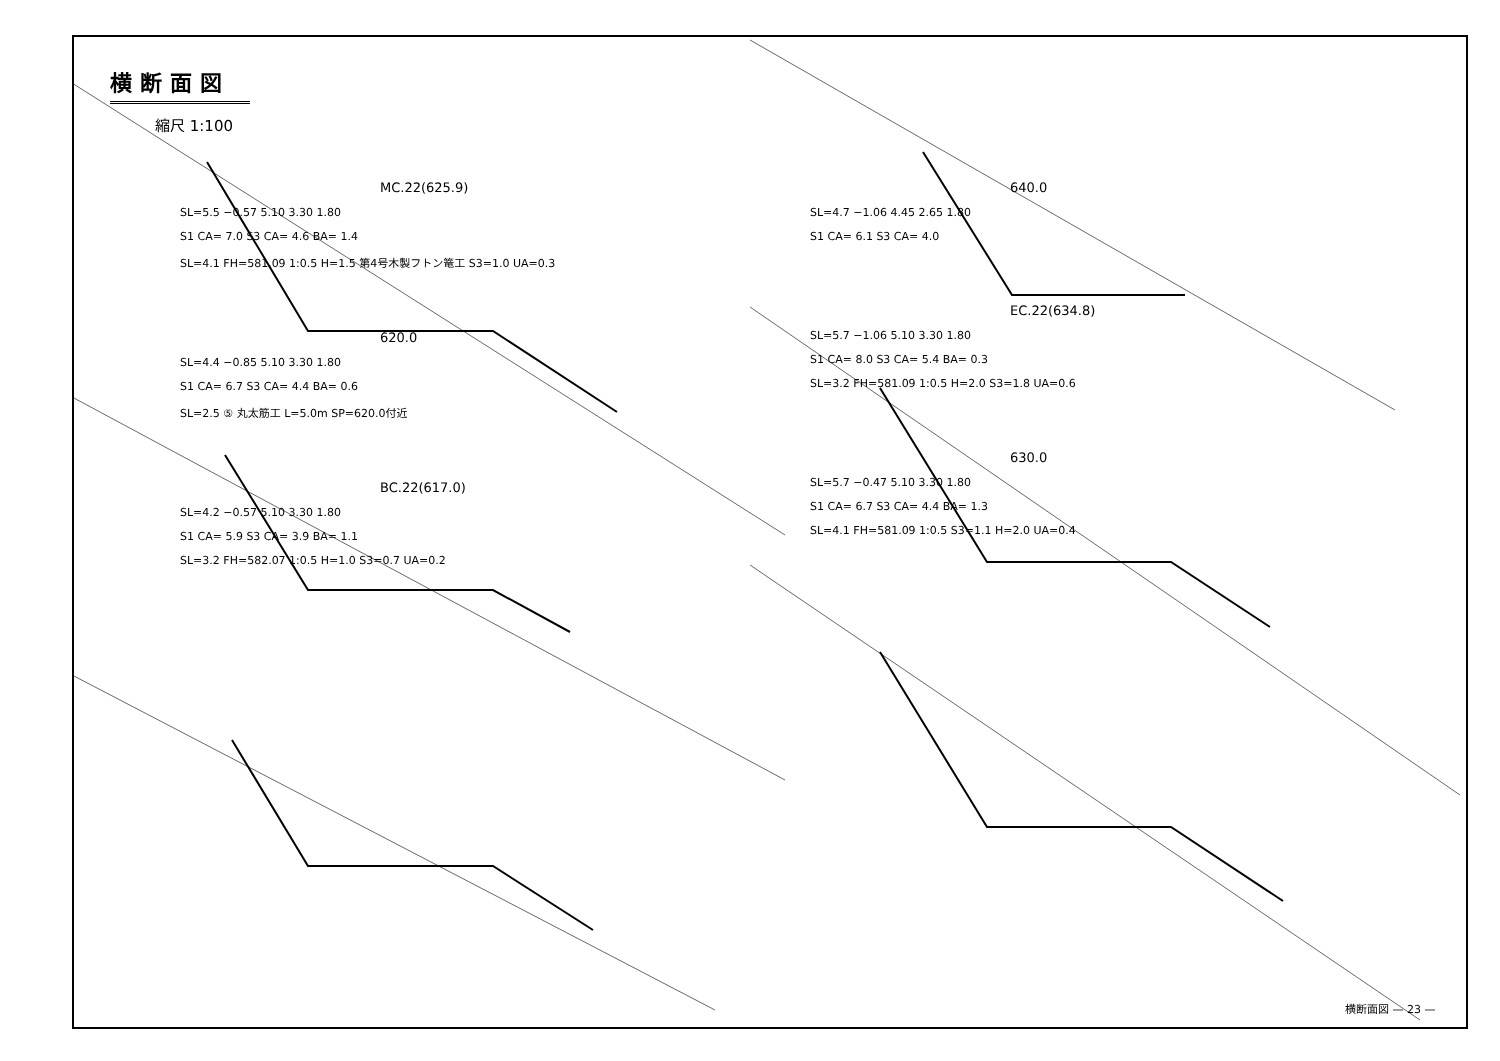横断面図
縮尺 1:100
MC.22(625.9)
SL=5.5 −0.57 5.10 3.30 1.80
S1 CA= 7.0 S3 CA= 4.6 BA= 1.4
SL=4.1 FH=581.09 1:0.5 H=1.5 第4号木製フトン篭工 S3=1.0 UA=0.3
620.0
SL=4.4 −0.85 5.10 3.30 1.80
S1 CA= 6.7 S3 CA= 4.4 BA= 0.6
SL=2.5 ⑤ 丸太筋工 L=5.0m SP=620.0付近
BC.22(617.0)
SL=4.2 −0.57 5.10 3.30 1.80
S1 CA= 5.9 S3 CA= 3.9 BA= 1.1
SL=3.2 FH=582.07 1:0.5 H=1.0 S3=0.7 UA=0.2
640.0
SL=4.7 −1.06 4.45 2.65 1.80
S1 CA= 6.1 S3 CA= 4.0
EC.22(634.8)
SL=5.7 −1.06 5.10 3.30 1.80
S1 CA= 8.0 S3 CA= 5.4 BA= 0.3
SL=3.2 FH=581.09 1:0.5 H=2.0 S3=1.8 UA=0.6
630.0
SL=5.7 −0.47 5.10 3.30 1.80
S1 CA= 6.7 S3 CA= 4.4 BA= 1.3
SL=4.1 FH=581.09 1:0.5 S3=1.1 H=2.0 UA=0.4
横断面図 — 23 —